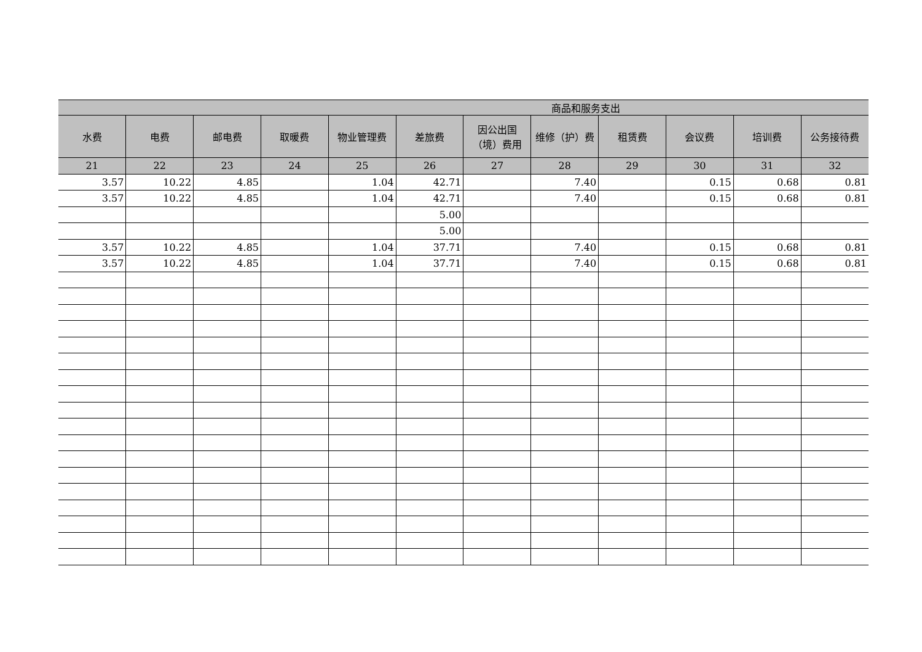| 商品和服务支出 | | | | | | | | | | | |
| --- | --- | --- | --- | --- | --- | --- | --- | --- | --- | --- | --- |
| 水费 | 电费 | 邮电费 | 取暖费 | 物业管理费 | 差旅费 | 因公出国（境）费用 | 维修（护）费 | 租赁费 | 会议费 | 培训费 | 公务接待费 |
| 21 | 22 | 23 | 24 | 25 | 26 | 27 | 28 | 29 | 30 | 31 | 32 |
| 3.57 | 10.22 | 4.85 | | 1.04 | 42.71 | | 7.40 | | 0.15 | 0.68 | 0.81 |
| 3.57 | 10.22 | 4.85 | | 1.04 | 42.71 | | 7.40 | | 0.15 | 0.68 | 0.81 |
| | | | | | 5.00 | | | | | | |
| | | | | | 5.00 | | | | | | |
| 3.57 | 10.22 | 4.85 | | 1.04 | 37.71 | | 7.40 | | 0.15 | 0.68 | 0.81 |
| 3.57 | 10.22 | 4.85 | | 1.04 | 37.71 | | 7.40 | | 0.15 | 0.68 | 0.81 |